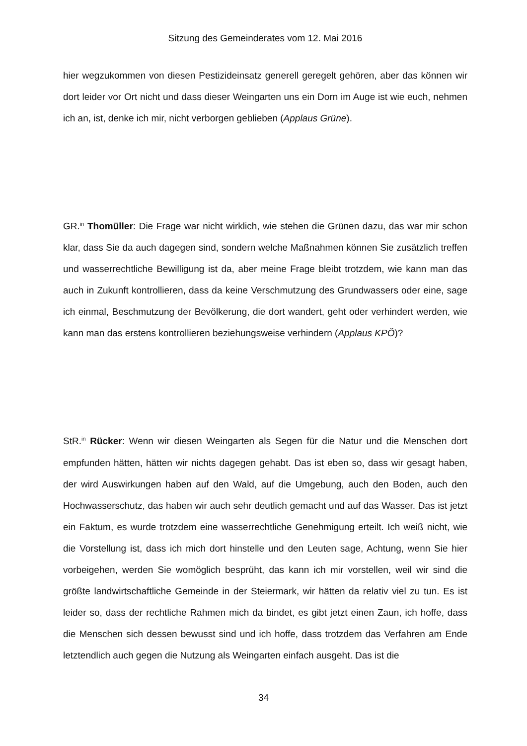Sitzung des Gemeinderates vom 12. Mai 2016
hier wegzukommen von diesen Pestizideinsatz generell geregelt gehören, aber das können wir dort leider vor Ort nicht und dass dieser Weingarten uns ein Dorn im Auge ist wie euch, nehmen ich an, ist, denke ich mir, nicht verborgen geblieben (Applaus Grüne).
GR.<sup>in</sup> Thomüller: Die Frage war nicht wirklich, wie stehen die Grünen dazu, das war mir schon klar, dass Sie da auch dagegen sind, sondern welche Maßnahmen können Sie zusätzlich treffen und wasserrechtliche Bewilligung ist da, aber meine Frage bleibt trotzdem, wie kann man das auch in Zukunft kontrollieren, dass da keine Verschmutzung des Grundwassers oder eine, sage ich einmal, Beschmutzung der Bevölkerung, die dort wandert, geht oder verhindert werden, wie kann man das erstens kontrollieren beziehungsweise verhindern (Applaus KPÖ)?
StR.<sup>in</sup> Rücker: Wenn wir diesen Weingarten als Segen für die Natur und die Menschen dort empfunden hätten, hätten wir nichts dagegen gehabt. Das ist eben so, dass wir gesagt haben, der wird Auswirkungen haben auf den Wald, auf die Umgebung, auch den Boden, auch den Hochwasserschutz, das haben wir auch sehr deutlich gemacht und auf das Wasser. Das ist jetzt ein Faktum, es wurde trotzdem eine wasserrechtliche Genehmigung erteilt. Ich weiß nicht, wie die Vorstellung ist, dass ich mich dort hinstelle und den Leuten sage, Achtung, wenn Sie hier vorbeigehen, werden Sie womöglich besprüht, das kann ich mir vorstellen, weil wir sind die größte landwirtschaftliche Gemeinde in der Steiermark, wir hätten da relativ viel zu tun. Es ist leider so, dass der rechtliche Rahmen mich da bindet, es gibt jetzt einen Zaun, ich hoffe, dass die Menschen sich dessen bewusst sind und ich hoffe, dass trotzdem das Verfahren am Ende letztendlich auch gegen die Nutzung als Weingarten einfach ausgeht. Das ist die
34